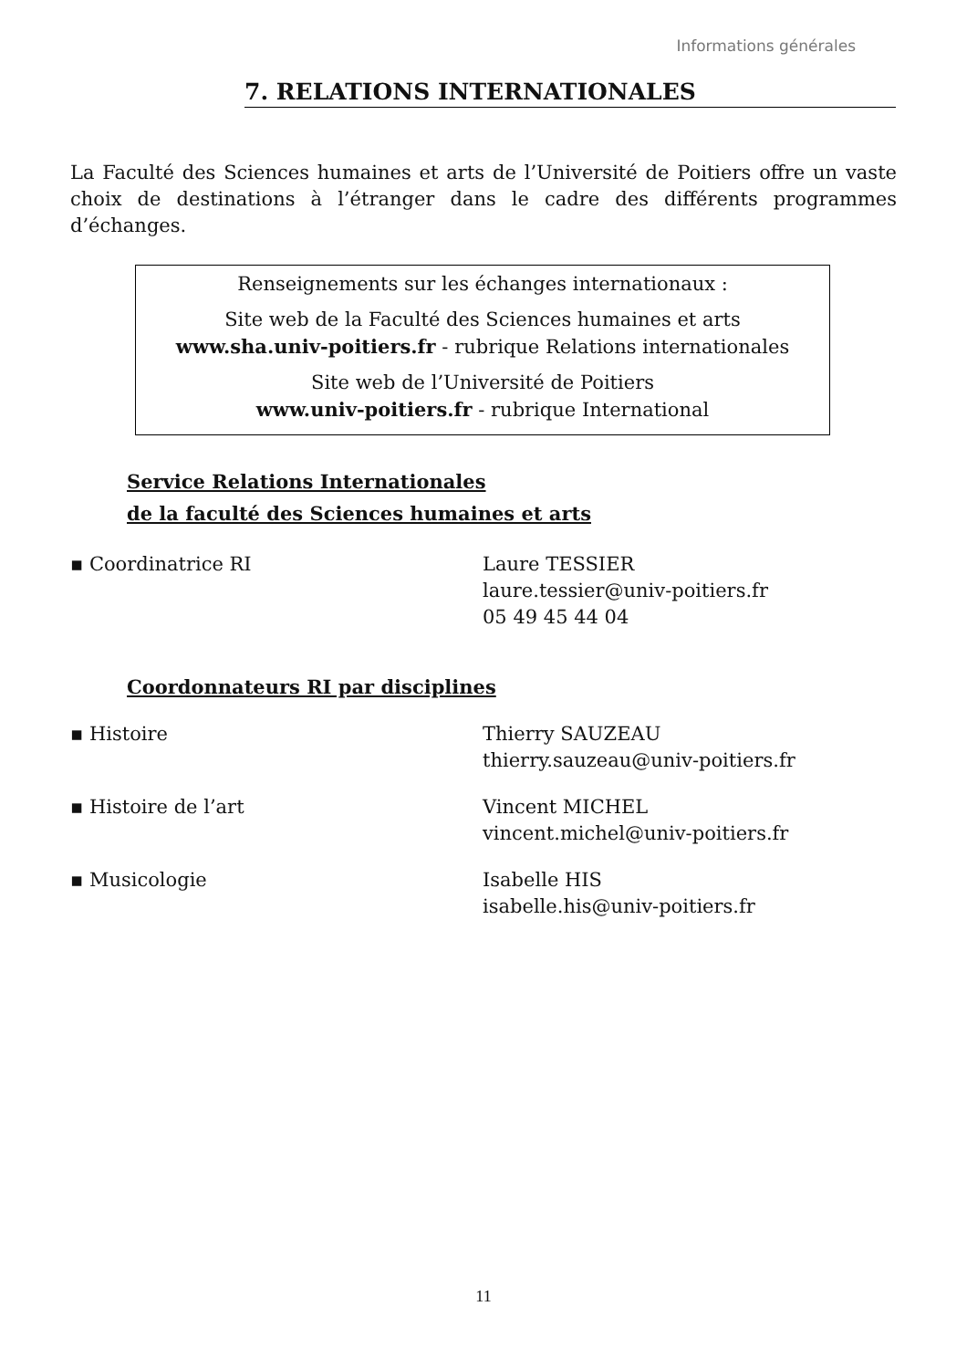Informations générales
7. RELATIONS INTERNATIONALES
La Faculté des Sciences humaines et arts de l’Université de Poitiers offre un vaste choix de destinations à l’étranger dans le cadre des différents programmes d’échanges.
Renseignements sur les échanges internationaux :
Site web de la Faculté des Sciences humaines et arts
www.sha.univ-poitiers.fr - rubrique Relations internationales
Site web de l’Université de Poitiers
www.univ-poitiers.fr - rubrique International
Service Relations Internationales
de la faculté des Sciences humaines et arts
▪ Coordinatrice RI Laure TESSIER
laure.tessier@univ-poitiers.fr
05 49 45 44 04
Coordonnateurs RI par disciplines
▪ Histoire Thierry SAUZEAU
thierry.sauzeau@univ-poitiers.fr
▪ Histoire de l’art Vincent MICHEL
vincent.michel@univ-poitiers.fr
▪ Musicologie Isabelle HIS
isabelle.his@univ-poitiers.fr
11